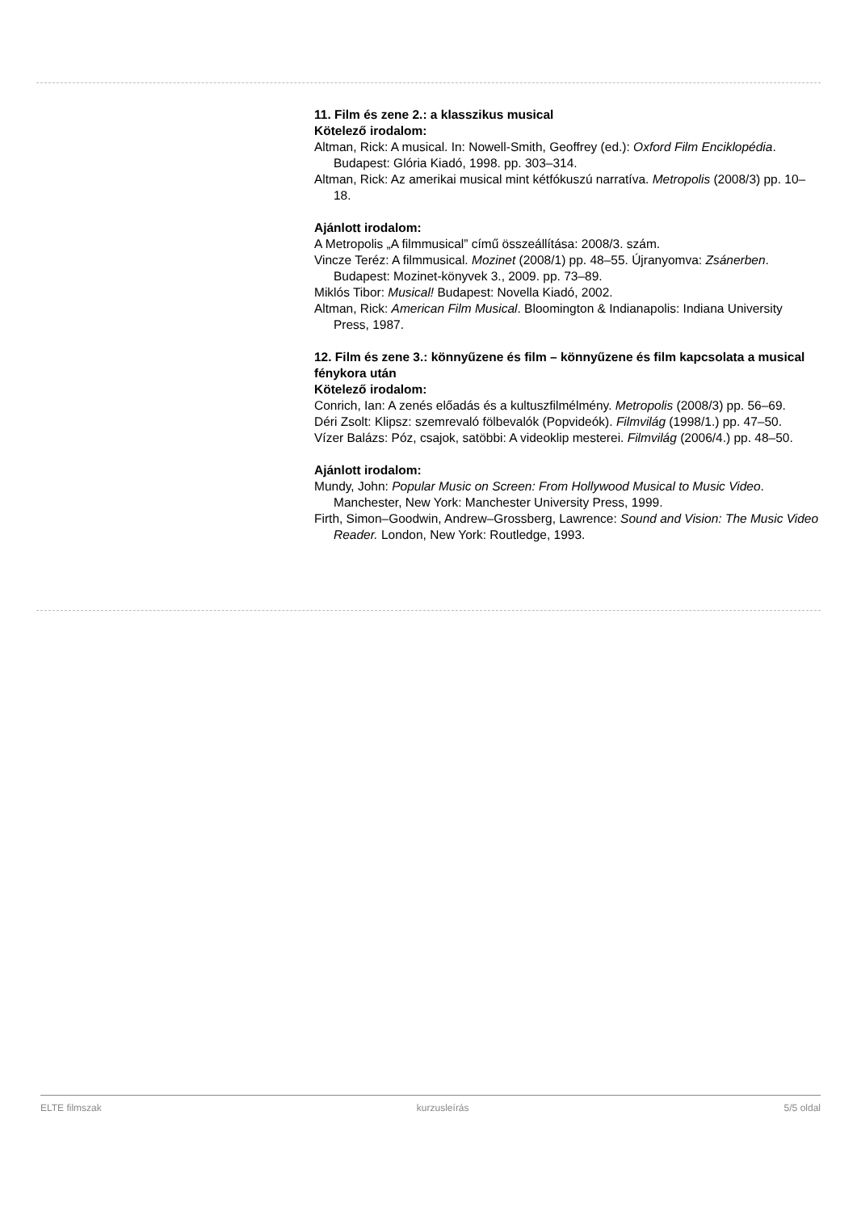11. Film és zene 2.: a klasszikus musical
Kötelező irodalom:
Altman, Rick: A musical. In: Nowell-Smith, Geoffrey (ed.): Oxford Film Enciklopédia. Budapest: Glória Kiadó, 1998. pp. 303–314.
Altman, Rick: Az amerikai musical mint kétfókuszú narratíva. Metropolis (2008/3) pp. 10–18.
Ajánlott irodalom:
A Metropolis „A filmmusical” című összeállítása: 2008/3. szám.
Vincze Teréz: A filmmusical. Mozinet (2008/1) pp. 48–55. Újranyomva: Zsánerben. Budapest: Mozinet-könyvek 3., 2009. pp. 73–89.
Miklós Tibor: Musical! Budapest: Novella Kiadó, 2002.
Altman, Rick: American Film Musical. Bloomington & Indianapolis: Indiana University Press, 1987.
12. Film és zene 3.: könnyűzene és film – könnyűzene és film kapcsolata a musical fénykora után
Kötelező irodalom:
Conrich, Ian: A zenés előadás és a kultuszfilmélmény. Metropolis (2008/3) pp. 56–69.
Déri Zsolt: Klipsz: szemrevaló fölbevalók (Popvideók). Filmvilág (1998/1.) pp. 47–50.
Vízer Balázs: Póz, csajok, satöbbi: A videoklip mesterei. Filmvilág (2006/4.) pp. 48–50.
Ajánlott irodalom:
Mundy, John: Popular Music on Screen: From Hollywood Musical to Music Video. Manchester, New York: Manchester University Press, 1999.
Firth, Simon–Goodwin, Andrew–Grossberg, Lawrence: Sound and Vision: The Music Video Reader. London, New York: Routledge, 1993.
ELTE filmszak kurzusleírás 5/5 oldal